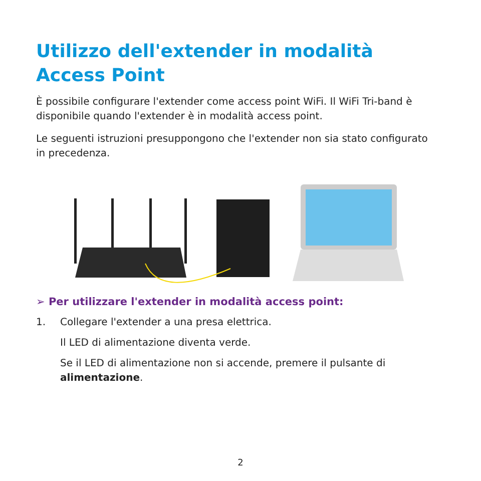Utilizzo dell'extender in modalità Access Point
È possibile configurare l'extender come access point WiFi. Il WiFi Tri-band è disponibile quando l'extender è in modalità access point.
Le seguenti istruzioni presuppongono che l'extender non sia stato configurato in precedenza.
➢ Per utilizzare l'extender in modalità access point:
1. Collegare l'extender a una presa elettrica.
Il LED di alimentazione diventa verde.
Se il LED di alimentazione non si accende, premere il pulsante di alimentazione.
2